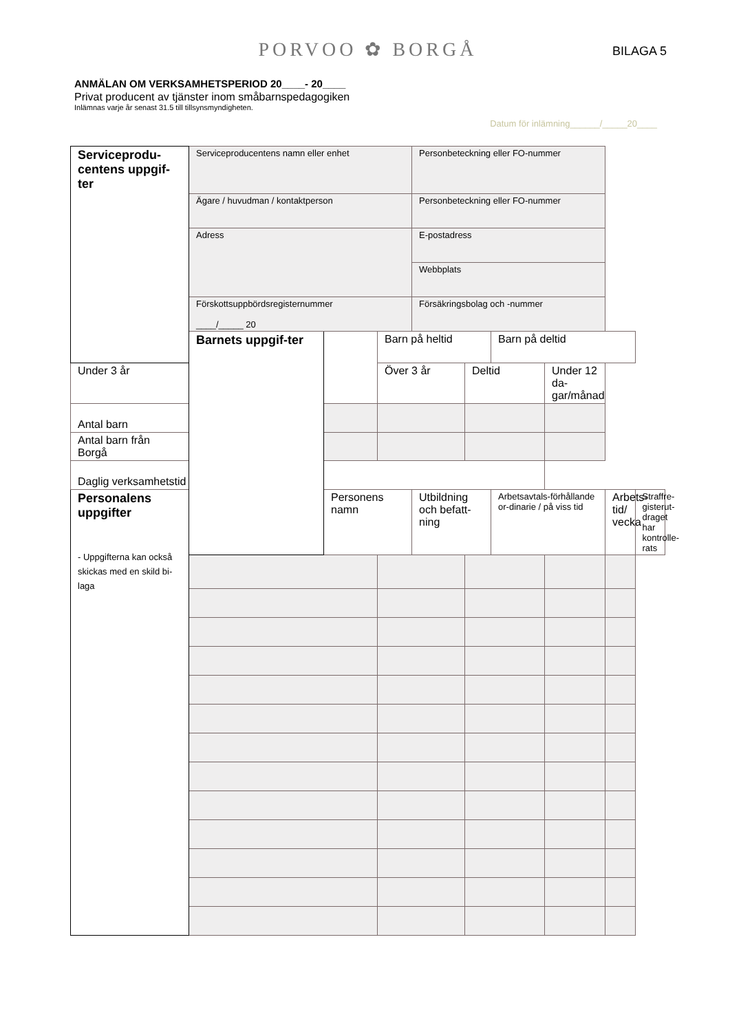PORVOO ✿ BORGÅ
BILAGA 5
ANMÄLAN OM VERKSAMHETSPERIOD 20____- 20____
Privat producent av tjänster inom småbarnspedagogiken
Inlämnas varje år senast 31.5 till tillsynsmyndigheten.
Datum för inlämning______/_____20____
| Serviceprodu-centens uppgif-ter | Serviceproducentens namn eller enhet | | | Personbeteckning eller FO-nummer | | | | | |
| | Ägare / huvudman / kontaktperson | | | Personbeteckning eller FO-nummer | | | | | |
| | Adress | | | E-postadress | | | | | |
| | | | | Webbplats | | | | | |
| | Förskottsuppbördsregisternummer ____/_____ 20 | | | Försäkringsbolag och -nummer | | | | | |
| | Barnets uppgif-ter | | Barn på heltid | | | Barn på deltid | | | |
| Under 3 år | | | Över 3 år | | Deltid | | Under 12 da-gar/månad | | |
| Antal barn | | | | | | | | | |
| Antal barn från Borgå | | | | | | | | | |
| Daglig verksamhetstid | | | | | | | | | |
| Personalens uppgifter - Uppgifterna kan också skickas med en skild bi-laga | | Personens namn | | Utbildning och befatt-ning | | Arbetsavtals-förhållande or-dinarie / på viss tid | | Arbets-tid/ vecka | Straffre-gisterut-draget har kontrolle-rats |